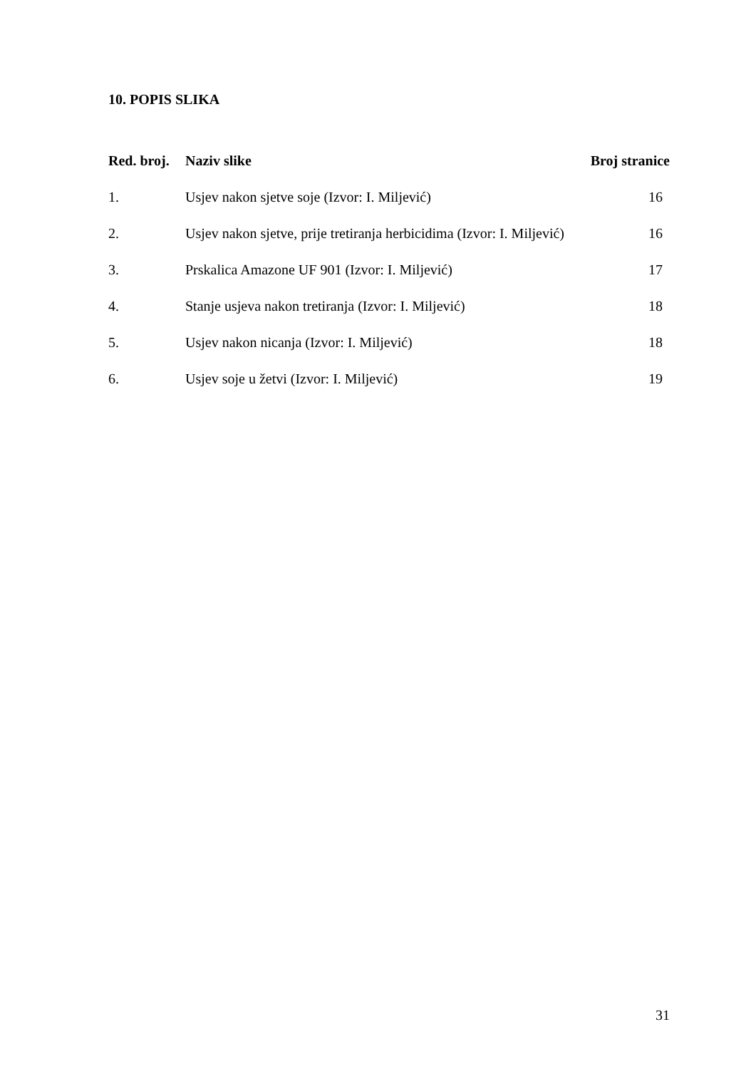10. POPIS SLIKA
| Red. broj. | Naziv slike | Broj stranice |
| --- | --- | --- |
| 1. | Usjev nakon sjetve soje (Izvor: I. Miljević) | 16 |
| 2. | Usjev nakon sjetve, prije tretiranja herbicidima (Izvor: I. Miljević) | 16 |
| 3. | Prskalica Amazone UF 901 (Izvor: I. Miljević) | 17 |
| 4. | Stanje usjeva nakon tretiranja (Izvor: I. Miljević) | 18 |
| 5. | Usjev nakon nicanja (Izvor: I. Miljević) | 18 |
| 6. | Usjev soje u žetvi (Izvor: I. Miljević) | 19 |
31